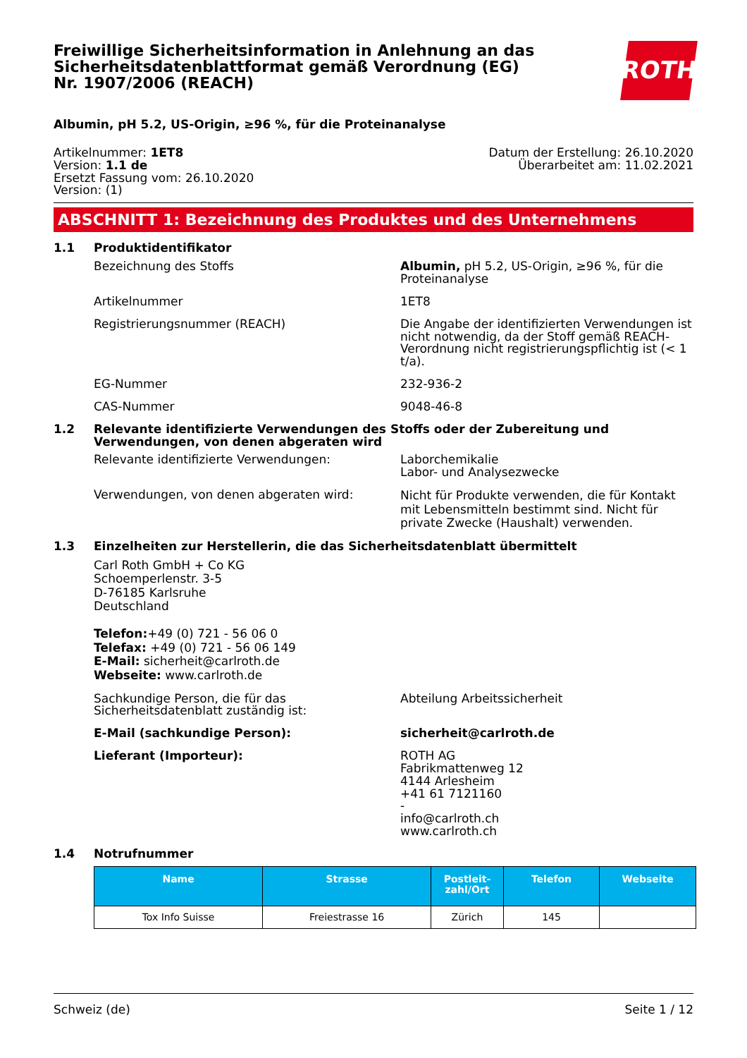Freiwillige Sicherheitsinformation in Anlehnung an das Sicherheitsdatenblattformat gemäß Verordnung (EG) Nr. 1907/2006 (REACH)
ROTH
Albumin, pH 5.2, US-Origin, ≥96 %, für die Proteinanalyse
Artikelnummer: 1ET8
Version: 1.1 de
Ersetzt Fassung vom: 26.10.2020
Version: (1)
Datum der Erstellung: 26.10.2020
Überarbeitet am: 11.02.2021
ABSCHNITT 1: Bezeichnung des Produktes und des Unternehmens
1.1 Produktidentifikator
Bezeichnung des Stoffs Albumin, pH 5.2, US-Origin, ≥96 %, für die Proteinanalyse
Artikelnummer 1ET8
Registrierungsnummer (REACH) Die Angabe der identifizierten Verwendungen ist nicht notwendig, da der Stoff gemäß REACH-Verordnung nicht registrierungspflichtig ist (< 1 t/a).
EG-Nummer 232-936-2
CAS-Nummer 9048-46-8
1.2 Relevante identifizierte Verwendungen des Stoffs oder der Zubereitung und Verwendungen, von denen abgeraten wird
Relevante identifizierte Verwendungen: Laborchemikalie
Labor- und Analysezwecke
Verwendungen, von denen abgeraten wird:
Nicht für Produkte verwenden, die für Kontakt mit Lebensmitteln bestimmt sind. Nicht für private Zwecke (Haushalt) verwenden.
1.3 Einzelheiten zur Herstellerin, die das Sicherheitsdatenblatt übermittelt
Carl Roth GmbH + Co KG
Schoemperlenstr. 3-5
D-76185 Karlsruhe
Deutschland
Telefon:+49 (0) 721 - 56 06 0
Telefax: +49 (0) 721 - 56 06 149
E-Mail: sicherheit@carlroth.de
Webseite: www.carlroth.de
Sachkundige Person, die für das Sicherheitsdatenblatt zuständig ist:
Abteilung Arbeitssicherheit
E-Mail (sachkundige Person): sicherheit@carlroth.de
Lieferant (Importeur): ROTH AG
Fabrikmattenweg 12
4144 Arlesheim
+41 61 7121160
-
info@carlroth.ch
www.carlroth.ch
1.4 Notrufnummer
| Name | Strasse | Postleit-zahl/Ort | Telefon | Webseite |
| --- | --- | --- | --- | --- |
| Tox Info Suisse | Freiestrasse 16 | Zürich | 145 | |
Schweiz (de) Seite 1 / 12